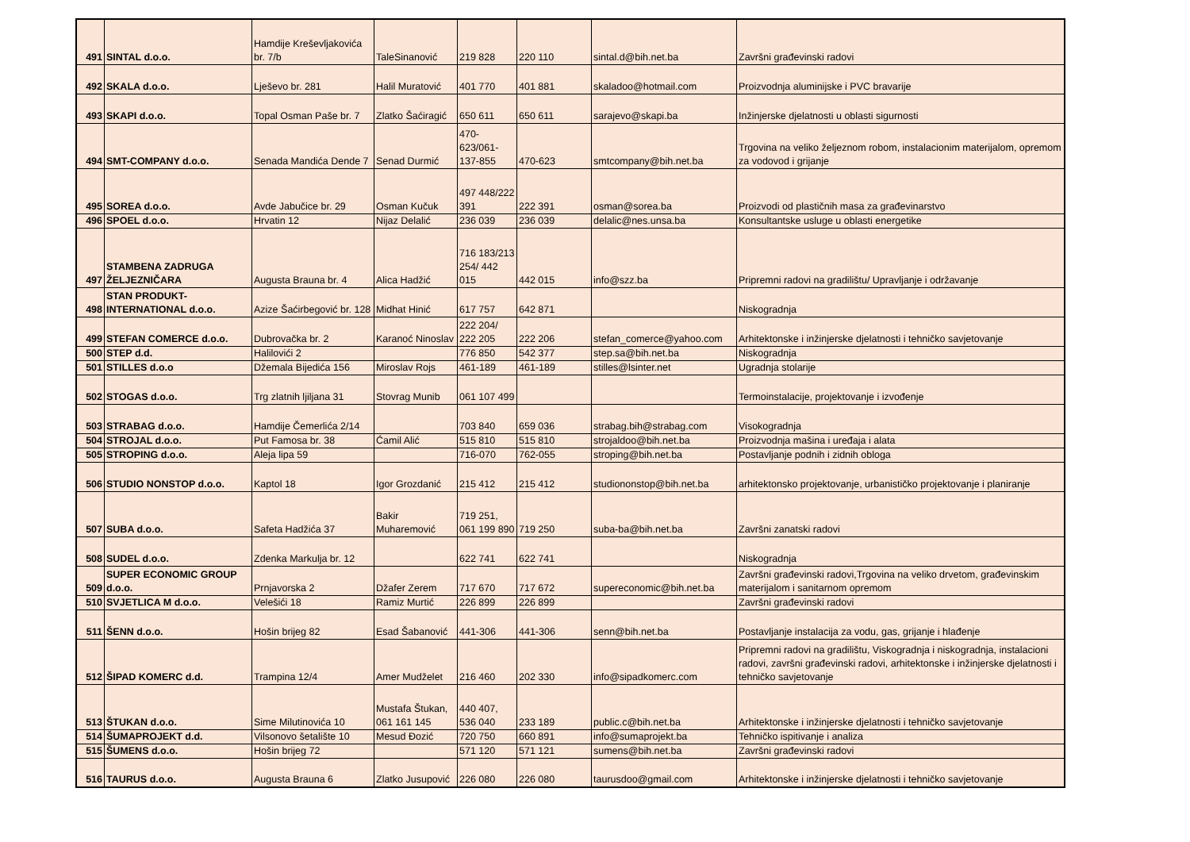| 491 | SINTAL d.o.o. | Hamdije Kreševljakovića br. 7/b | TaleSinanović | 219 828 | 220 110 | sintal.d@bih.net.ba | Završni građevinski radovi |
| 492 | SKALA d.o.o. | Lješevo br. 281 | Halil Muratović | 401 770 | 401 881 | skaladoo@hotmail.com | Proizvodnja aluminijske i PVC bravarije |
| 493 | SKAPI d.o.o. | Topal Osman Paše br. 7 | Zlatko Šaćiragić | 650 611 | 650 611 | sarajevo@skapi.ba | Inžinjerske djelatnosti u oblasti sigurnosti |
| 494 | SMT-COMPANY d.o.o. | Senada Mandića Dende 7 | Senad Durmić | 470-623/061-137-855 | 470-623 | smtcompany@bih.net.ba | Trgovina na veliko željeznom robom, instalacionim materijalom, opremom za vodovod i grijanje |
| 495 | SOREA d.o.o. | Avde Jabučice br. 29 | Osman Kučuk | 497 448/222 391 | 222 391 | osman@sorea.ba | Proizvodi od plastičnih masa za građevinarstvo |
| 496 | SPOEL d.o.o. | Hrvatin 12 | Nijaz Delalić | 236 039 | 236 039 | delalic@nes.unsa.ba | Konsultantske usluge u oblasti energetike |
| 497 | STAMBENA ZADRUGA ŽELJEZNIČARA | Augusta Brauna br. 4 | Alica Hadžić | 716 183/213 254/ 442 015 | 442 015 | info@szz.ba | Pripremni radovi na gradilištu/ Upravljanje i održavanje |
| 498 | STAN PRODUKT-INTERNATIONAL d.o.o. | Azize Šaćirbegović br. 128 | Midhat Hinić | 617 757 | 642 871 | | Niskogradnja |
| 499 | STEFAN COMERCE d.o.o. | Dubrovačka br. 2 | Karanoć Ninoslav | 222 204/ 222 205 | 222 206 | stefan_comerce@yahoo.com | Arhitektonske i inžinjerske djelatnosti i tehničko savjetovanje |
| 500 | STEP d.d. | Halilovići 2 | | 776 850 | 542 377 | step.sa@bih.net.ba | Niskogradnja |
| 501 | STILLES d.o.o | Džemala Bijedića 156 | Miroslav Rojs | 461-189 | 461-189 | stilles@lsinter.net | Ugradnja stolarije |
| 502 | STOGAS d.o.o. | Trg zlatnih ljiljana 31 | Stovrag Munib | 061 107 499 | | | Termoinstalacije, projektovanje i izvođenje |
| 503 | STRABAG d.o.o. | Hamdije Čemerlića 2/14 | | 703 840 | 659 036 | strabag.bih@strabag.com | Visokogradnja |
| 504 | STROJAL d.o.o. | Put Famosa br. 38 | Ćamil Alić | 515 810 | 515 810 | strojaldoo@bih.net.ba | Proizvodnja mašina i uređaja i alata |
| 505 | STROPING d.o.o. | Aleja lipa 59 | | 716-070 | 762-055 | stroping@bih.net.ba | Postavljanje podnih i zidnih obloga |
| 506 | STUDIO NONSTOP d.o.o. | Kaptol 18 | Igor Grozdanić | 215 412 | 215 412 | studiononstop@bih.net.ba | arhitektonsko projektovanje, urbanističko projektovanje i planiranje |
| 507 | SUBA d.o.o. | Safeta Hadžića 37 | Bakir Muharemović | 719 251, 061 199 890 | 719 250 | suba-ba@bih.net.ba | Završni zanatski radovi |
| 508 | SUDEL d.o.o. | Zdenka Markulja br. 12 | | 622 741 | 622 741 | | Niskogradnja |
| 509 | SUPER ECONOMIC GROUP d.o.o. | Prnjavorska 2 | Džafer Zerem | 717 670 | 717 672 | supereconomic@bih.net.ba | Završni građevinski radovi,Trgovina na veliko drvetom, građevinskim materijalom i sanitarnom opremom |
| 510 | SVJETLICA M d.o.o. | Velešići 18 | Ramiz Murtić | 226 899 | 226 899 | | Završni građevinski radovi |
| 511 | ŠENN d.o.o. | Hošin brijeg 82 | Esad Šabanović | 441-306 | 441-306 | senn@bih.net.ba | Postavljanje instalacija za vodu, gas, grijanje i hlađenje |
| 512 | ŠIPAD KOMERC d.d. | Trampina 12/4 | Amer Mudželet | 216 460 | 202 330 | info@sipadkomerc.com | Pripremni radovi na gradilištu, Viskogradnja i niskogradnja, instalacioni radovi, završni građevinski radovi, arhitektonske i inžinjerske djelatnosti i tehničko savjetovanje |
| 513 | ŠTUKAN d.o.o. | Sime Milutinovića 10 | Mustafa Štukan, 061 161 145 | 440 407, 536 040 | 233 189 | public.c@bih.net.ba | Arhitektonske i inžinjerske djelatnosti i tehničko savjetovanje |
| 514 | ŠUMAPROJEKT d.d. | Vilsonovo šetalište 10 | Mesud Đozić | 720 750 | 660 891 | info@sumaprojekt.ba | Tehničko ispitivanje i analiza |
| 515 | ŠUMENS d.o.o. | Hošin brijeg 72 | | 571 120 | 571 121 | sumens@bih.net.ba | Završni građevinski radovi |
| 516 | TAURUS d.o.o. | Augusta Brauna 6 | Zlatko Jusupović | 226 080 | 226 080 | taurusdoo@gmail.com | Arhitektonske i inžinjerske djelatnosti i tehničko savjetovanje |